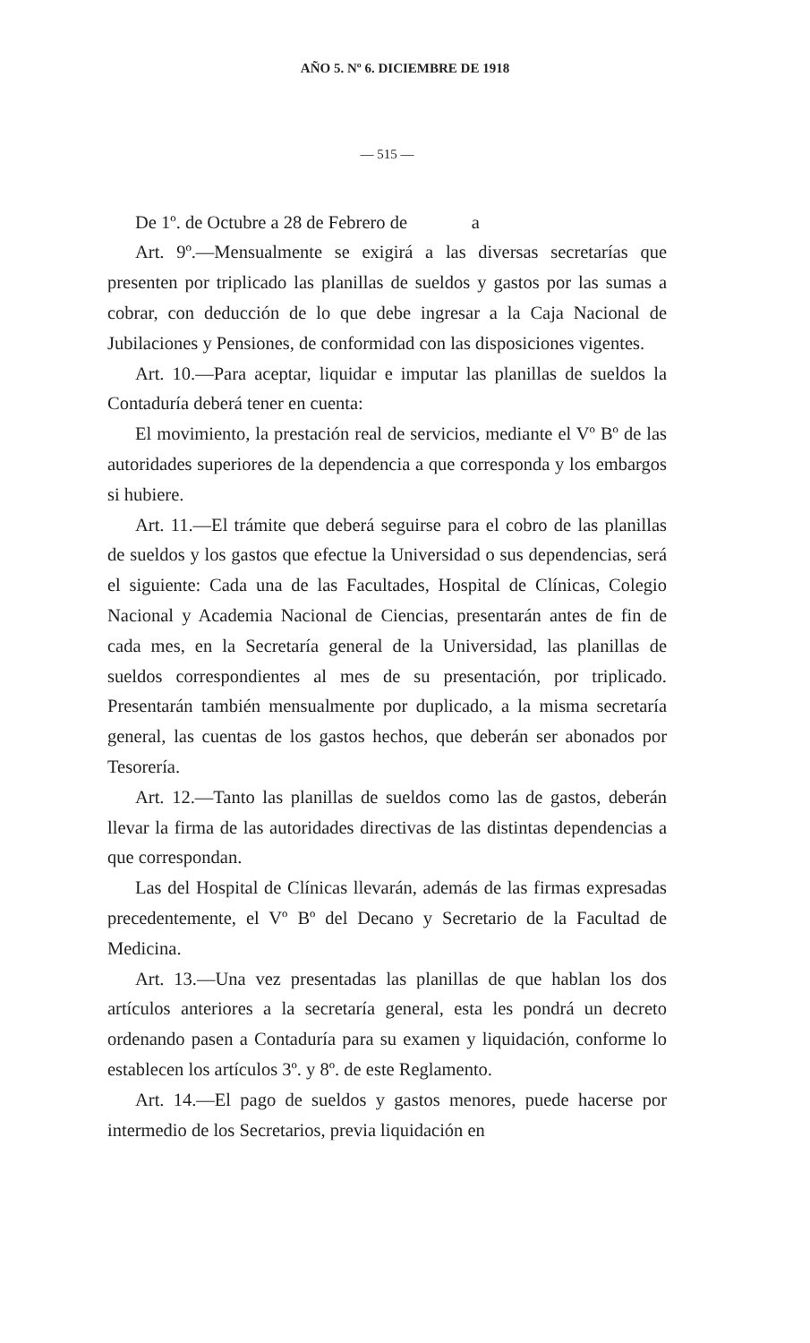AÑO 5. Nº 6. DICIEMBRE DE 1918
— 515 —
De 1º. de Octubre a 28 de Febrero de a
Art. 9º.—Mensualmente se exigirá a las diversas secretarías que presenten por triplicado las planillas de sueldos y gastos por las sumas a cobrar, con deducción de lo que debe ingresar a la Caja Nacional de Jubilaciones y Pensiones, de conformidad con las disposiciones vigentes.
Art. 10.—Para aceptar, liquidar e imputar las planillas de sueldos la Contaduría deberá tener en cuenta:
El movimiento, la prestación real de servicios, mediante el Vº Bº de las autoridades superiores de la dependencia a que corresponda y los embargos si hubiere.
Art. 11.—El trámite que deberá seguirse para el cobro de las planillas de sueldos y los gastos que efectue la Universidad o sus dependencias, será el siguiente: Cada una de las Facultades, Hospital de Clínicas, Colegio Nacional y Academia Nacional de Ciencias, presentarán antes de fin de cada mes, en la Secretaría general de la Universidad, las planillas de sueldos correspondientes al mes de su presentación, por triplicado. Presentarán también mensualmente por duplicado, a la misma secretaría general, las cuentas de los gastos hechos, que deberán ser abonados por Tesorería.
Art. 12.—Tanto las planillas de sueldos como las de gastos, deberán llevar la firma de las autoridades directivas de las distintas dependencias a que correspondan.
Las del Hospital de Clínicas llevarán, además de las firmas expresadas precedentemente, el Vº Bº del Decano y Secretario de la Facultad de Medicina.
Art. 13.—Una vez presentadas las planillas de que hablan los dos artículos anteriores a la secretaría general, esta les pondrá un decreto ordenando pasen a Contaduría para su examen y liquidación, conforme lo establecen los artículos 3º. y 8º. de este Reglamento.
Art. 14.—El pago de sueldos y gastos menores, puede hacerse por intermedio de los Secretarios, previa liquidación en